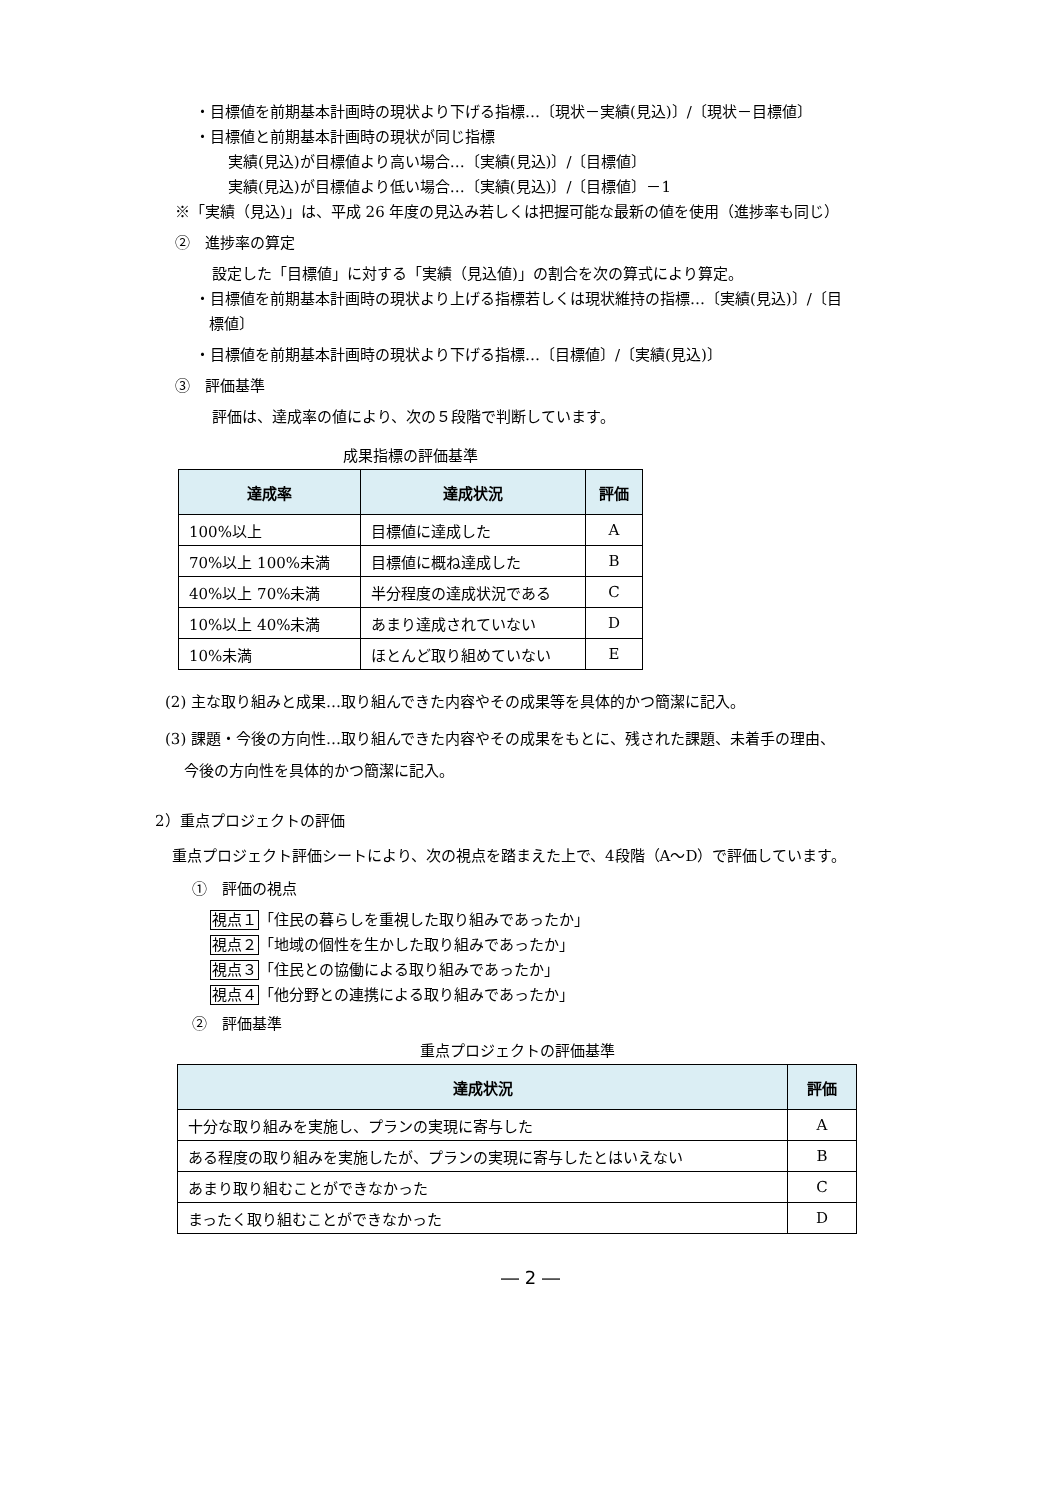・目標値を前期基本計画時の現状より下げる指標…〔現状－実績(見込)〕/〔現状－目標値〕
・目標値と前期基本計画時の現状が同じ指標
実績(見込)が目標値より高い場合…〔実績(見込)〕/〔目標値〕
実績(見込)が目標値より低い場合…〔実績(見込)〕/〔目標値〕－1
※「実績（見込)」は、平成 26 年度の見込み若しくは把握可能な最新の値を使用（進捗率も同じ）
②　進捗率の算定
設定した「目標値」に対する「実績（見込値)」の割合を次の算式により算定。
・目標値を前期基本計画時の現状より上げる指標若しくは現状維持の指標…〔実績(見込)〕/〔目
標値〕
・目標値を前期基本計画時の現状より下げる指標…〔目標値〕/〔実績(見込)〕
③　評価基準
評価は、達成率の値により、次の５段階で判断しています。
成果指標の評価基準
| 達成率 | 達成状況 | 評価 |
| --- | --- | --- |
| 100%以上 | 目標値に達成した | A |
| 70%以上 100%未満 | 目標値に概ね達成した | B |
| 40%以上 70%未満 | 半分程度の達成状況である | C |
| 10%以上 40%未満 | あまり達成されていない | D |
| 10%未満 | ほとんど取り組めていない | E |
(2) 主な取り組みと成果…取り組んできた内容やその成果等を具体的かつ簡潔に記入。
(3) 課題・今後の方向性…取り組んできた内容やその成果をもとに、残された課題、未着手の理由、
今後の方向性を具体的かつ簡潔に記入。
2）重点プロジェクトの評価
重点プロジェクト評価シートにより、次の視点を踏まえた上で、4段階（A～D）で評価しています。
①　評価の視点
視点１「住民の暮らしを重視した取り組みであったか」
視点２「地域の個性を生かした取り組みであったか」
視点３「住民との協働による取り組みであったか」
視点４「他分野との連携による取り組みであったか」
②　評価基準
重点プロジェクトの評価基準
| 達成状況 | 評価 |
| --- | --- |
| 十分な取り組みを実施し、プランの実現に寄与した | A |
| ある程度の取り組みを実施したが、プランの実現に寄与したとはいえない | B |
| あまり取り組むことができなかった | C |
| まったく取り組むことができなかった | D |
― 2 ―